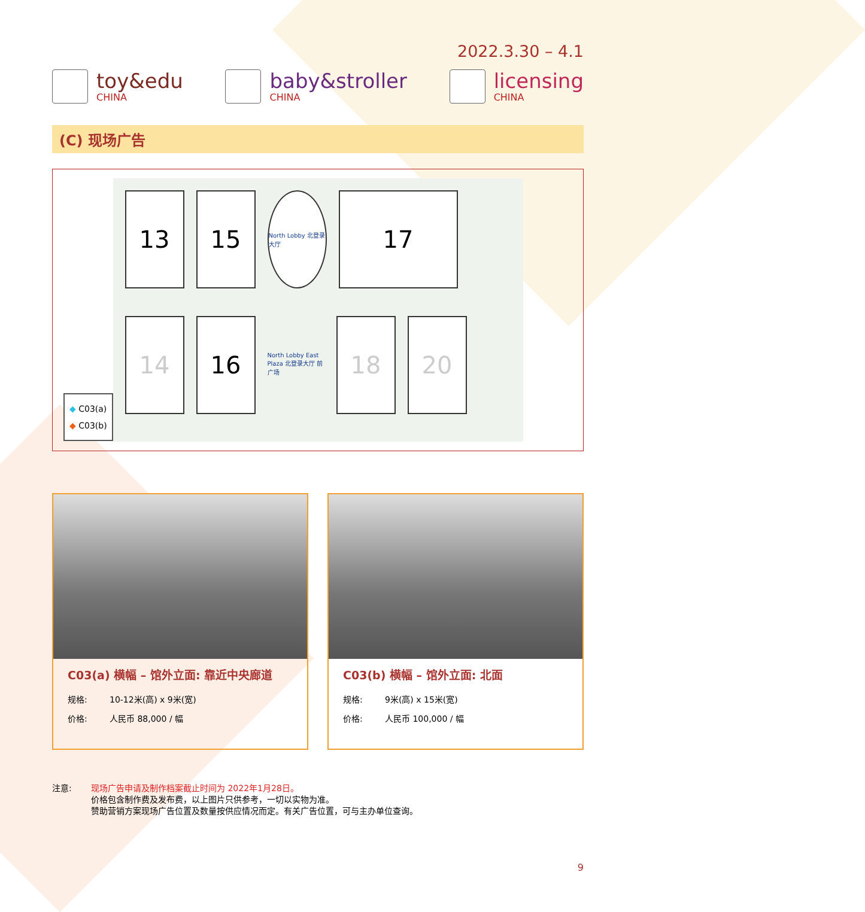2022.3.30 – 4.1
toy&edu
CHINA
baby&stroller
CHINA
licensing
CHINA
(C) 现场广告
13
15
North Lobby 北登录大厅
17
14
16
North Lobby East Plaza 北登录大厅 前广场
18
20
◆ C03(a)
◆ C03(b)
C03(a) 横幅 – 馆外立面: 靠近中央廊道
规格: 10-12米(高) x 9米(宽)
价格: 人民币 88,000 / 幅
C03(b) 横幅 – 馆外立面: 北面
规格: 9米(高) x 15米(宽)
价格: 人民币 100,000 / 幅
注意: 现场广告申请及制作档案截止时间为 2022年1月28日。
价格包含制作费及发布费，以上图片只供参考，一切以实物为准。
赞助营销方案现场广告位置及数量按供应情况而定。有关广告位置，可与主办单位查询。
9